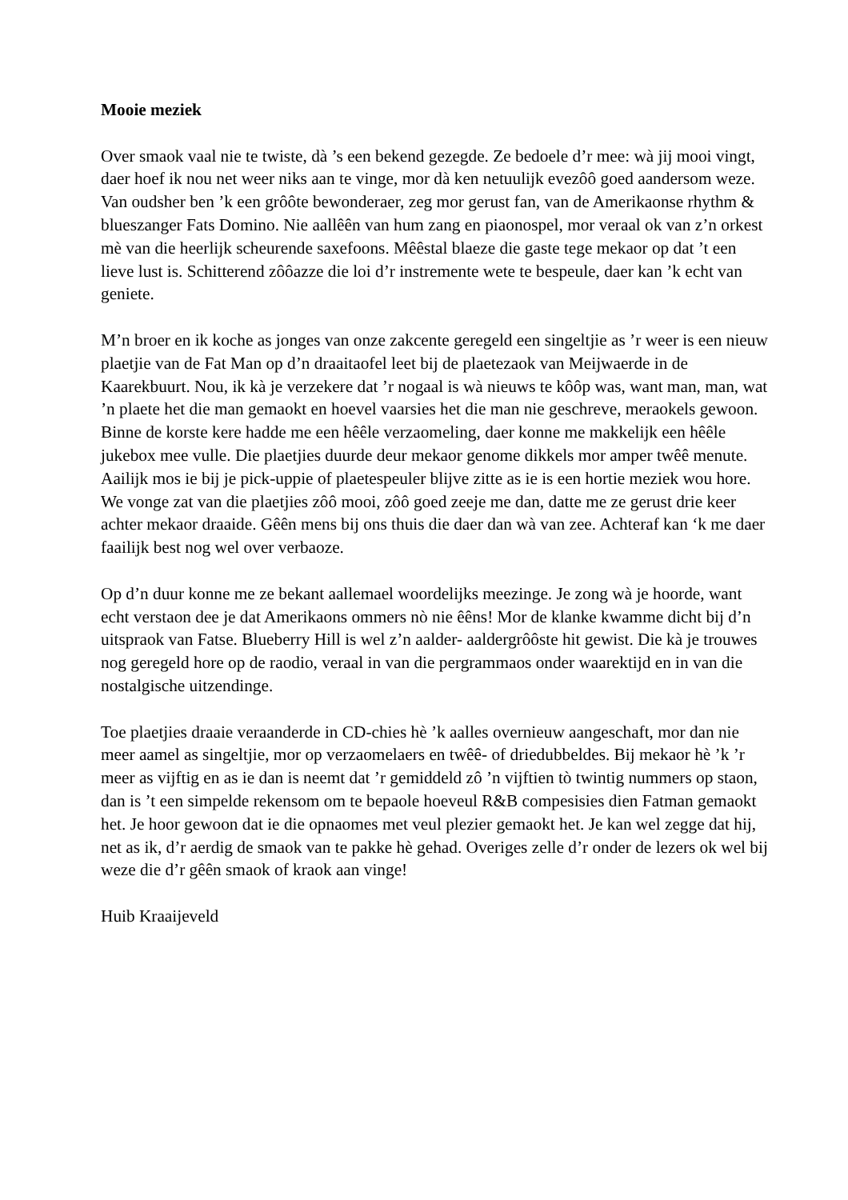Mooie meziek
Over smaok vaal nie te twiste, dà ’s een bekend gezegde. Ze bedoele d’r mee: wà jij mooi vingt, daer hoef ik nou net weer niks aan te vinge, mor dà ken netuulijk evezôô goed aandersom weze. Van oudsher ben ’k een grôôte bewonderaer, zeg mor gerust fan, van de Amerikaonse rhythm & blueszanger Fats Domino. Nie aallêên van hum zang en piaonospel, mor veraal ok van z’n orkest mè van die heerlijk scheurende saxefoons. Mêêstal blaeze die gaste tege mekaor op dat ’t een lieve lust is. Schitterend zôôazze die loi d’r instremente wete te bespeule, daer kan ’k echt van geniete.
M’n broer en ik koche as jonges van onze zakcente geregeld een singeltjie as ’r weer is een nieuw plaetjie van de Fat Man op d’n draaitaofel leet bij de plaetezaok van Meijwaerde in de Kaarekbuurt. Nou, ik kà je verzekere dat ’r nogaal is wà nieuws te kôôp was, want man, man, wat ’n plaete het die man gemaokt en hoevel vaarsies het die man nie geschreve, meraokels gewoon. Binne de korste kere hadde me een hêêle verzaomeling, daer konne me makkelijk een hêêle jukebox mee vulle. Die plaetjies duurde deur mekaor genome dikkels mor amper twêê menute. Aailijk mos ie bij je pick-uppie of plaetespeuler blijve zitte as ie is een hortie meziek wou hore. We vonge zat van die plaetjies zôô mooi, zôô goed zeeje me dan, datte me ze gerust drie keer achter mekaor draaide. Gêên mens bij ons thuis die daer dan wà van zee. Achteraf kan ‘k me daer faailijk best nog wel over verbaoze.
Op d’n duur konne me ze bekant aallemael woordelijks meezinge. Je zong wà je hoorde, want echt verstaon dee je dat Amerikaons ommers nò nie êêns! Mor de klanke kwamme dicht bij d’n uitspraok van Fatse. Blueberry Hill is wel z’n aalder- aaldergrôôste hit gewist. Die kà je trouwes nog geregeld hore op de raodio, veraal in van die pergrammaos onder waarektijd en in van die nostalgische uitzendinge.
Toe plaetjies draaie veraanderde in CD-chies hè ’k aalles overnieuw aangeschaft, mor dan nie meer aamel as singeltjie, mor op verzaomelaers en twêê- of driedubbeldes. Bij mekaor hè ’k ’r meer as vijftig en as ie dan is neemt dat ’r gemiddeld zô ’n vijftien tò twintig nummers op staon, dan is ’t een simpelde rekensom om te bepaole hoeveul R&B compesisies dien Fatman gemaokt het. Je hoor gewoon dat ie die opnaomes met veul plezier gemaokt het. Je kan wel zegge dat hij, net as ik, d’r aerdig de smaok van te pakke hè gehad. Overiges zelle d’r onder de lezers ok wel bij weze die d’r gêên smaok of kraok aan vinge!
Huib Kraaijeveld